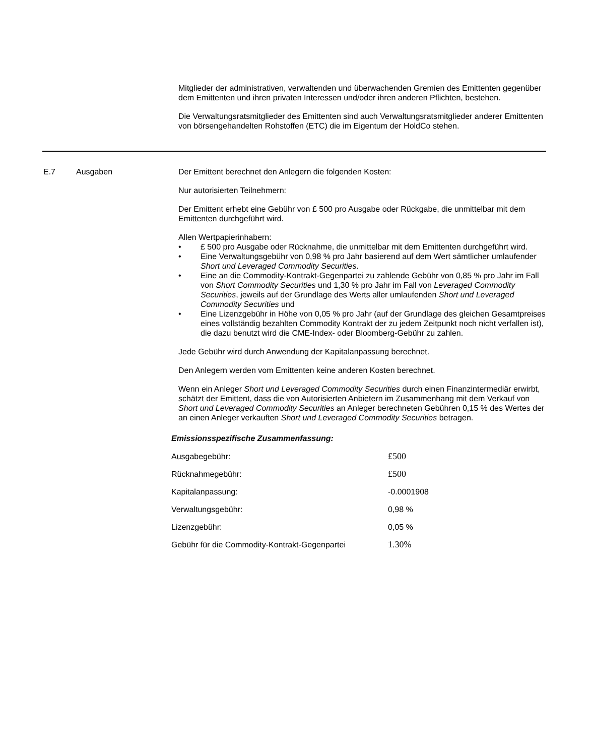Mitglieder der administrativen, verwaltenden und überwachenden Gremien des Emittenten gegenüber dem Emittenten und ihren privaten Interessen und/oder ihren anderen Pflichten, bestehen.
Die Verwaltungsratsmitglieder des Emittenten sind auch Verwaltungsratsmitglieder anderer Emittenten von börsengehandelten Rohstoffen (ETC) die im Eigentum der HoldCo stehen.
E.7 Ausgaben Der Emittent berechnet den Anlegern die folgenden Kosten:
Nur autorisierten Teilnehmern:
Der Emittent erhebt eine Gebühr von £ 500 pro Ausgabe oder Rückgabe, die unmittelbar mit dem Emittenten durchgeführt wird.
Allen Wertpapierinhabern:
• £ 500 pro Ausgabe oder Rücknahme, die unmittelbar mit dem Emittenten durchgeführt wird.
• Eine Verwaltungsgebühr von 0,98 % pro Jahr basierend auf dem Wert sämtlicher umlaufender Short und Leveraged Commodity Securities.
• Eine an die Commodity-Kontrakt-Gegenpartei zu zahlende Gebühr von 0,85 % pro Jahr im Fall von Short Commodity Securities und 1,30 % pro Jahr im Fall von Leveraged Commodity Securities, jeweils auf der Grundlage des Werts aller umlaufenden Short und Leveraged Commodity Securities und
• Eine Lizenzgebühr in Höhe von 0,05 % pro Jahr (auf der Grundlage des gleichen Gesamtpreises eines vollständig bezahlten Commodity Kontrakt der zu jedem Zeitpunkt noch nicht verfallen ist), die dazu benutzt wird die CME-Index- oder Bloomberg-Gebühr zu zahlen.
Jede Gebühr wird durch Anwendung der Kapitalanpassung berechnet.
Den Anlegern werden vom Emittenten keine anderen Kosten berechnet.
Wenn ein Anleger Short und Leveraged Commodity Securities durch einen Finanzintermediär erwirbt, schätzt der Emittent, dass die von Autorisierten Anbietern im Zusammenhang mit dem Verkauf von Short und Leveraged Commodity Securities an Anleger berechneten Gebühren 0,15 % des Wertes der an einen Anleger verkauften Short und Leveraged Commodity Securities betragen.
Emissionsspezifische Zusammenfassung:
| Ausgabegebühr: | £500 |
| Rücknahmegebühr: | £500 |
| Kapitalanpassung: | -0.0001908 |
| Verwaltungsgebühr: | 0,98 % |
| Lizenzgebühr: | 0,05 % |
| Gebühr für die Commodity-Kontrakt-Gegenpartei | 1.30% |